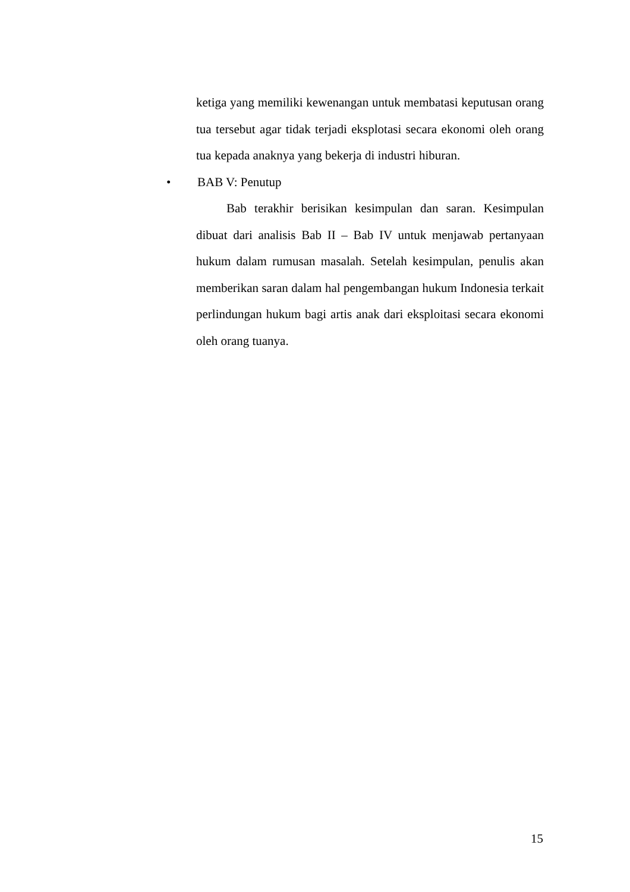ketiga yang memiliki kewenangan untuk membatasi keputusan orang tua tersebut agar tidak terjadi eksplotasi secara ekonomi oleh orang tua kepada anaknya yang bekerja di industri hiburan.
• BAB V: Penutup
Bab terakhir berisikan kesimpulan dan saran. Kesimpulan dibuat dari analisis Bab II – Bab IV untuk menjawab pertanyaan hukum dalam rumusan masalah. Setelah kesimpulan, penulis akan memberikan saran dalam hal pengembangan hukum Indonesia terkait perlindungan hukum bagi artis anak dari eksploitasi secara ekonomi oleh orang tuanya.
15